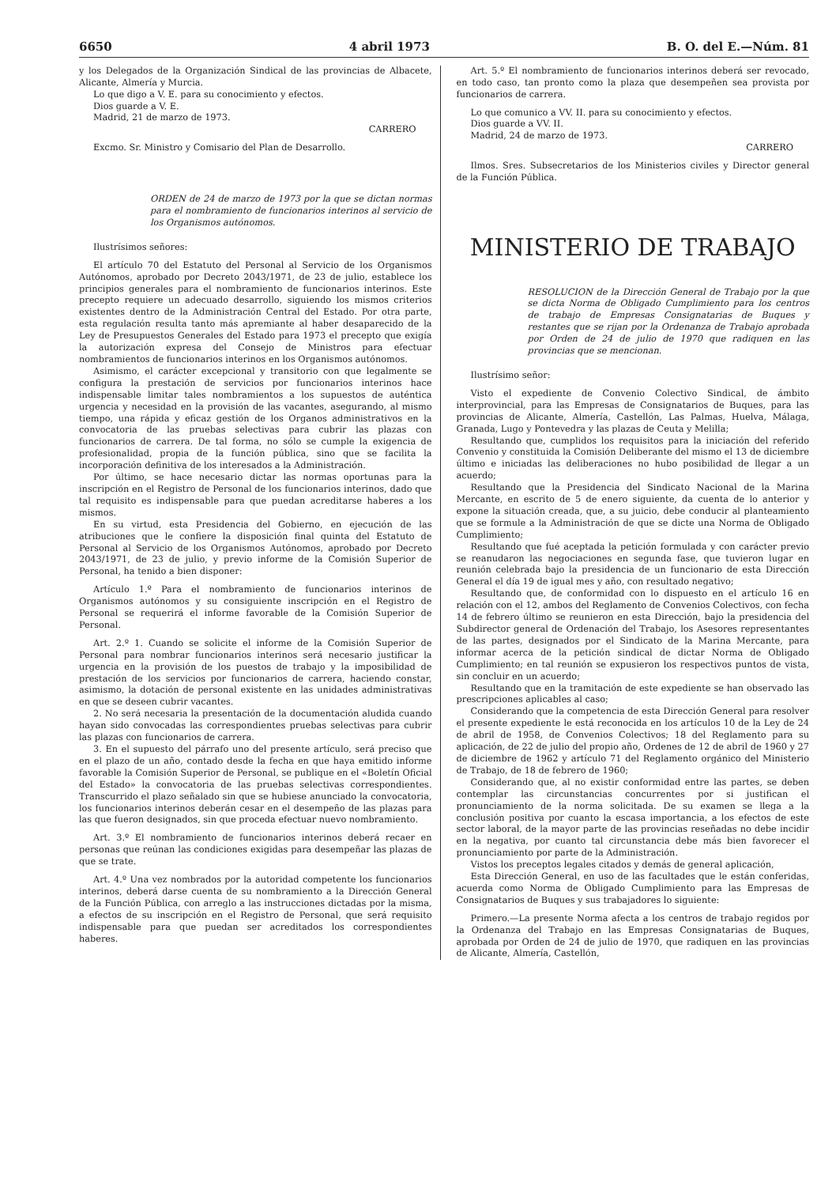6650 4 abril 1973 B. O. del E.—Núm. 81
y los Delegados de la Organización Sindical de las provincias de Albacete, Alicante, Almería y Murcia.
Lo que digo a V. E. para su conocimiento y efectos.
Dios guarde a V. E.
Madrid, 21 de marzo de 1973.
CARRERO
Excmo. Sr. Ministro y Comisario del Plan de Desarrollo.
ORDEN de 24 de marzo de 1973 por la que se dictan normas para el nombramiento de funcionarios interinos al servicio de los Organismos autónomos.
Ilustrísimos señores:
El artículo 70 del Estatuto del Personal al Servicio de los Organismos Autónomos, aprobado por Decreto 2043/1971, de 23 de julio, establece los principios generales para el nombramiento de funcionarios interinos. Este precepto requiere un adecuado desarrollo, siguiendo los mismos criterios existentes dentro de la Administración Central del Estado. Por otra parte, esta regulación resulta tanto más apremiante al haber desaparecido de la Ley de Presupuestos Generales del Estado para 1973 el precepto que exigía la autorización expresa del Consejo de Ministros para efectuar nombramientos de funcionarios interinos en los Organismos autónomos.
Asimismo, el carácter excepcional y transitorio con que legalmente se configura la prestación de servicios por funcionarios interinos hace indispensable limitar tales nombramientos a los supuestos de auténtica urgencia y necesidad en la provisión de las vacantes, asegurando, al mismo tiempo, una rápida y eficaz gestión de los Organos administrativos en la convocatoria de las pruebas selectivas para cubrir las plazas con funcionarios de carrera. De tal forma, no sólo se cumple la exigencia de profesionalidad, propia de la función pública, sino que se facilita la incorporación definitiva de los interesados a la Administración.
Por último, se hace necesario dictar las normas oportunas para la inscripción en el Registro de Personal de los funcionarios interinos, dado que tal requisito es indispensable para que puedan acreditarse haberes a los mismos.
En su virtud, esta Presidencia del Gobierno, en ejecución de las atribuciones que le confiere la disposición final quinta del Estatuto de Personal al Servicio de los Organismos Autónomos, aprobado por Decreto 2043/1971, de 23 de julio, y previo informe de la Comisión Superior de Personal, ha tenido a bien disponer:
Artículo 1.º Para el nombramiento de funcionarios interinos de Organismos autónomos y su consiguiente inscripción en el Registro de Personal se requerirá el informe favorable de la Comisión Superior de Personal.
Art. 2.º 1. Cuando se solicite el informe de la Comisión Superior de Personal para nombrar funcionarios interinos será necesario justificar la urgencia en la provisión de los puestos de trabajo y la imposibilidad de prestación de los servicios por funcionarios de carrera, haciendo constar, asimismo, la dotación de personal existente en las unidades administrativas en que se deseen cubrir vacantes.
2. No será necesaria la presentación de la documentación aludida cuando hayan sido convocadas las correspondientes pruebas selectivas para cubrir las plazas con funcionarios de carrera.
3. En el supuesto del párrafo uno del presente artículo, será preciso que en el plazo de un año, contado desde la fecha en que haya emitido informe favorable la Comisión Superior de Personal, se publique en el «Boletín Oficial del Estado» la convocatoria de las pruebas selectivas correspondientes. Transcurrido el plazo señalado sin que se hubiese anunciado la convocatoria, los funcionarios interinos deberán cesar en el desempeño de las plazas para las que fueron designados, sin que proceda efectuar nuevo nombramiento.
Art. 3.º El nombramiento de funcionarios interinos deberá recaer en personas que reúnan las condiciones exigidas para desempeñar las plazas de que se trate.
Art. 4.º Una vez nombrados por la autoridad competente los funcionarios interinos, deberá darse cuenta de su nombramiento a la Dirección General de la Función Pública, con arreglo a las instrucciones dictadas por la misma, a efectos de su inscripción en el Registro de Personal, que será requisito indispensable para que puedan ser acreditados los correspondientes haberes.
Art. 5.º El nombramiento de funcionarios interinos deberá ser revocado, en todo caso, tan pronto como la plaza que desempeñen sea provista por funcionarios de carrera.
Lo que comunico a VV. II. para su conocimiento y efectos.
Dios guarde a VV. II.
Madrid, 24 de marzo de 1973.
CARRERO
Ilmos. Sres. Subsecretarios de los Ministerios civiles y Director general de la Función Pública.
MINISTERIO DE TRABAJO
RESOLUCION de la Dirección General de Trabajo por la que se dicta Norma de Obligado Cumplimiento para los centros de trabajo de Empresas Consignatarias de Buques y restantes que se rijan por la Ordenanza de Trabajo aprobada por Orden de 24 de julio de 1970 que radiquen en las provincias que se mencionan.
Ilustrísimo señor:
Visto el expediente de Convenio Colectivo Sindical, de ámbito interprovincial, para las Empresas de Consignatarios de Buques, para las provincias de Alicante, Almería, Castellón, Las Palmas, Huelva, Málaga, Granada, Lugo y Pontevedra y las plazas de Ceuta y Melilla;
Resultando que, cumplidos los requisitos para la iniciación del referido Convenio y constituida la Comisión Deliberante del mismo el 13 de diciembre último e iniciadas las deliberaciones no hubo posibilidad de llegar a un acuerdo;
Resultando que la Presidencia del Sindicato Nacional de la Marina Mercante, en escrito de 5 de enero siguiente, da cuenta de lo anterior y expone la situación creada, que, a su juicio, debe conducir al planteamiento que se formule a la Administración de que se dicte una Norma de Obligado Cumplimiento;
Resultando que fué aceptada la petición formulada y con carácter previo se reanudaron las negociaciones en segunda fase, que tuvieron lugar en reunión celebrada bajo la presidencia de un funcionario de esta Dirección General el día 19 de igual mes y año, con resultado negativo;
Resultando que, de conformidad con lo dispuesto en el artículo 16 en relación con el 12, ambos del Reglamento de Convenios Colectivos, con fecha 14 de febrero último se reunieron en esta Dirección, bajo la presidencia del Subdirector general de Ordenación del Trabajo, los Asesores representantes de las partes, designados por el Sindicato de la Marina Mercante, para informar acerca de la petición sindical de dictar Norma de Obligado Cumplimiento; en tal reunión se expusieron los respectivos puntos de vista, sin concluir en un acuerdo;
Resultando que en la tramitación de este expediente se han observado las prescripciones aplicables al caso;
Considerando que la competencia de esta Dirección General para resolver el presente expediente le está reconocida en los artículos 10 de la Ley de 24 de abril de 1958, de Convenios Colectivos; 18 del Reglamento para su aplicación, de 22 de julio del propio año, Ordenes de 12 de abril de 1960 y 27 de diciembre de 1962 y artículo 71 del Reglamento orgánico del Ministerio de Trabajo, de 18 de febrero de 1960;
Considerando que, al no existir conformidad entre las partes, se deben contemplar las circunstancias concurrentes por si justifican el pronunciamiento de la norma solicitada. De su examen se llega a la conclusión positiva por cuanto la escasa importancia, a los efectos de este sector laboral, de la mayor parte de las provincias reseñadas no debe incidir en la negativa, por cuanto tal circunstancia debe más bien favorecer el pronunciamiento por parte de la Administración.
Vistos los preceptos legales citados y demás de general aplicación,
Esta Dirección General, en uso de las facultades que le están conferidas, acuerda como Norma de Obligado Cumplimiento para las Empresas de Consignatarios de Buques y sus trabajadores lo siguiente:
Primero.—La presente Norma afecta a los centros de trabajo regidos por la Ordenanza del Trabajo en las Empresas Consignatarias de Buques, aprobada por Orden de 24 de julio de 1970, que radiquen en las provincias de Alicante, Almería, Castellón,